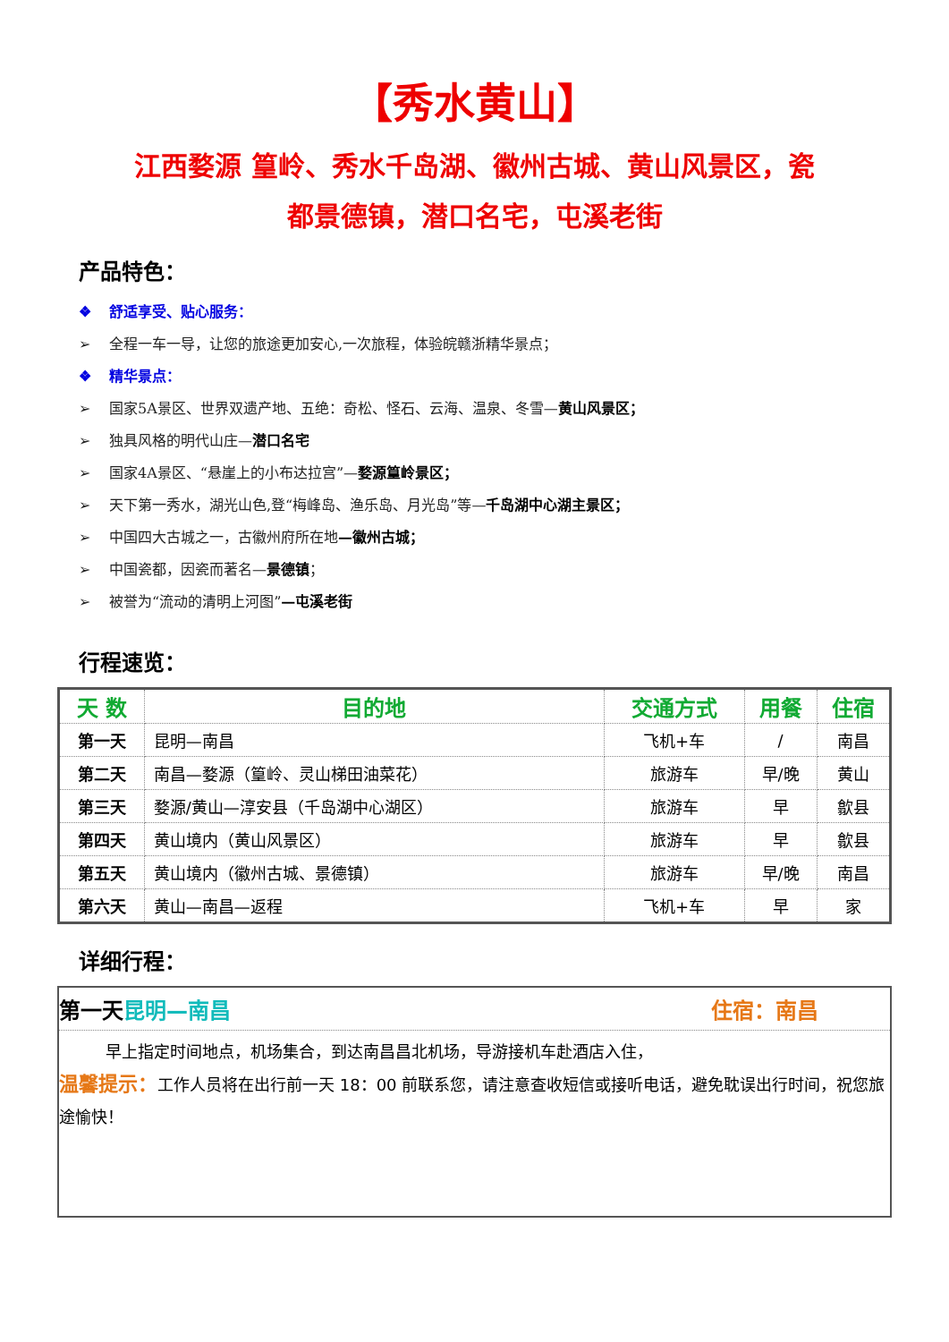【秀水黄山】
江西婺源 篁岭、秀水千岛湖、徽州古城、黄山风景区，瓷
都景德镇，潜口名宅，屯溪老街
产品特色：
❖ 舒适享受、贴心服务：
➢ 全程一车一导，让您的旅途更加安心,一次旅程，体验皖赣浙精华景点；
❖ 精华景点：
➢ 国家5A景区、世界双遗产地、五绝：奇松、怪石、云海、温泉、冬雪—黄山风景区；
➢ 独具风格的明代山庄—潜口名宅
➢ 国家4A景区、“悬崖上的小布达拉宫”—婺源篁岭景区；
➢ 天下第一秀水，湖光山色,登“梅峰岛、渔乐岛、月光岛”等—千岛湖中心湖主景区；
➢ 中国四大古城之一，古徽州府所在地—徽州古城；
➢ 中国瓷都，因瓷而著名—景德镇；
➢ 被誉为“流动的清明上河图”—屯溪老街
行程速览：
| 天 数 | 目的地 | 交通方式 | 用餐 | 住宿 |
| --- | --- | --- | --- | --- |
| 第一天 | 昆明—南昌 | 飞机+车 | / | 南昌 |
| 第二天 | 南昌—婺源（篁岭、灵山梯田油菜花） | 旅游车 | 早/晚 | 黄山 |
| 第三天 | 婺源/黄山—淳安县（千岛湖中心湖区） | 旅游车 | 早 | 歙县 |
| 第四天 | 黄山境内（黄山风景区） | 旅游车 | 早 | 歙县 |
| 第五天 | 黄山境内（徽州古城、景德镇） | 旅游车 | 早/晚 | 南昌 |
| 第六天 | 黄山—南昌—返程 | 飞机+车 | 早 | 家 |
详细行程：
第一天昆明—南昌 住宿：南昌
早上指定时间地点，机场集合，到达南昌昌北机场，导游接机车赴酒店入住，
温馨提示：工作人员将在出行前一天 18：00 前联系您，请注意查收短信或接听电话，避免耽误出行时间，祝您旅途愉快！